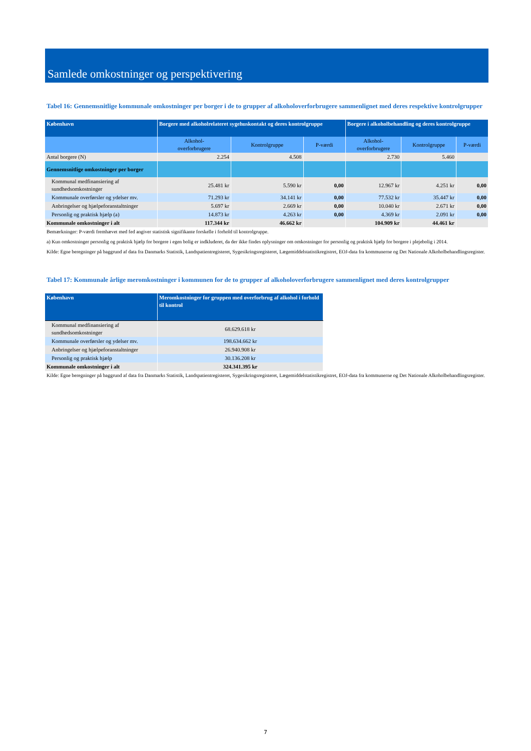Samlede omkostninger og perspektivering
Tabel 16: Gennemsnitlige kommunale omkostninger per borger i de to grupper af alkoholoverforbrugere sammenlignet med deres respektive kontrolgrupper
| København | Borgere med alkoholrelateret sygehuskontakt og deres kontrolgruppe | | | Borgere i alkoholbehandling og deres kontrolgruppe | | |
| --- | --- | --- | --- | --- | --- | --- |
| | Alkohol- overforbrugere | Kontrolgruppe | P-værdi | Alkohol- overforbrugere | Kontrolgruppe | P-værdi |
| Antal borgere (N) | 2.254 | 4.508 | | 2.730 | 5.460 | |
| Gennemsnitlige omkostninger per borger | | | | | | |
| Kommunal medfinansiering af sundhedsomkostninger | 25.481 kr | 5.590 kr | 0,00 | 12.967 kr | 4.251 kr | 0,00 |
| Kommunale overførsler og ydelser mv. | 71.293 kr | 34.141 kr | 0,00 | 77.532 kr | 35.447 kr | 0,00 |
| Anbringelser og hjælpeforanstaltninger | 5.697 kr | 2.669 kr | 0,00 | 10.040 kr | 2.671 kr | 0,00 |
| Personlig og praktisk hjælp (a) | 14.873 kr | 4.263 kr | 0,00 | 4.369 kr | 2.091 kr | 0,00 |
| Kommunale omkostninger i alt | 117.344 kr | 46.662 kr | | 104.909 kr | 44.461 kr | |
Bemærkninger: P-værdi fremhævet med fed angiver statistisk signifikante forskelle i forhold til kontrolgruppe.
a) Kun omkostninger personlig og praktisk hjælp for borgere i egen bolig er indkluderet, da der ikke findes oplysninger om omkostninger for personlig og praktisk hjælp for borgere i plejebolig i 2014.
Kilde: Egne beregninger på baggrund af data fra Danmarks Statistik, Landspatientregisteret, Sygesikringsregisteret, Lægemiddelstatistikregistret, EOJ-data fra kommunerne og Det Nationale Alkoholbehandlingsregister.
Tabel 17: Kommunale årlige meromkostninger i kommunen for de to grupper af alkoholoverforbrugere sammenlignet med deres kontrolgrupper
| København | Meromkostninger for gruppen med overforbrug af alkohol i forhold til kontrol |
| --- | --- |
| Kommunal medfinansiering af sundhedsomkostninger | 68.629.618 kr |
| Kommunale overførsler og ydelser mv. | 198.634.662 kr |
| Anbringelser og hjælpeforanstaltninger | 26.940.908 kr |
| Personlig og praktisk hjælp | 30.136.208 kr |
| Kommunale omkostninger i alt | 324.341.395 kr |
Kilde: Egne beregninger på baggrund af data fra Danmarks Statistik, Landspatientregisteret, Sygesikringsregisteret, Lægemiddelstatistikregistret, EOJ-data fra kommunerne og Det Nationale Alkoholbehandlingsregister.
7